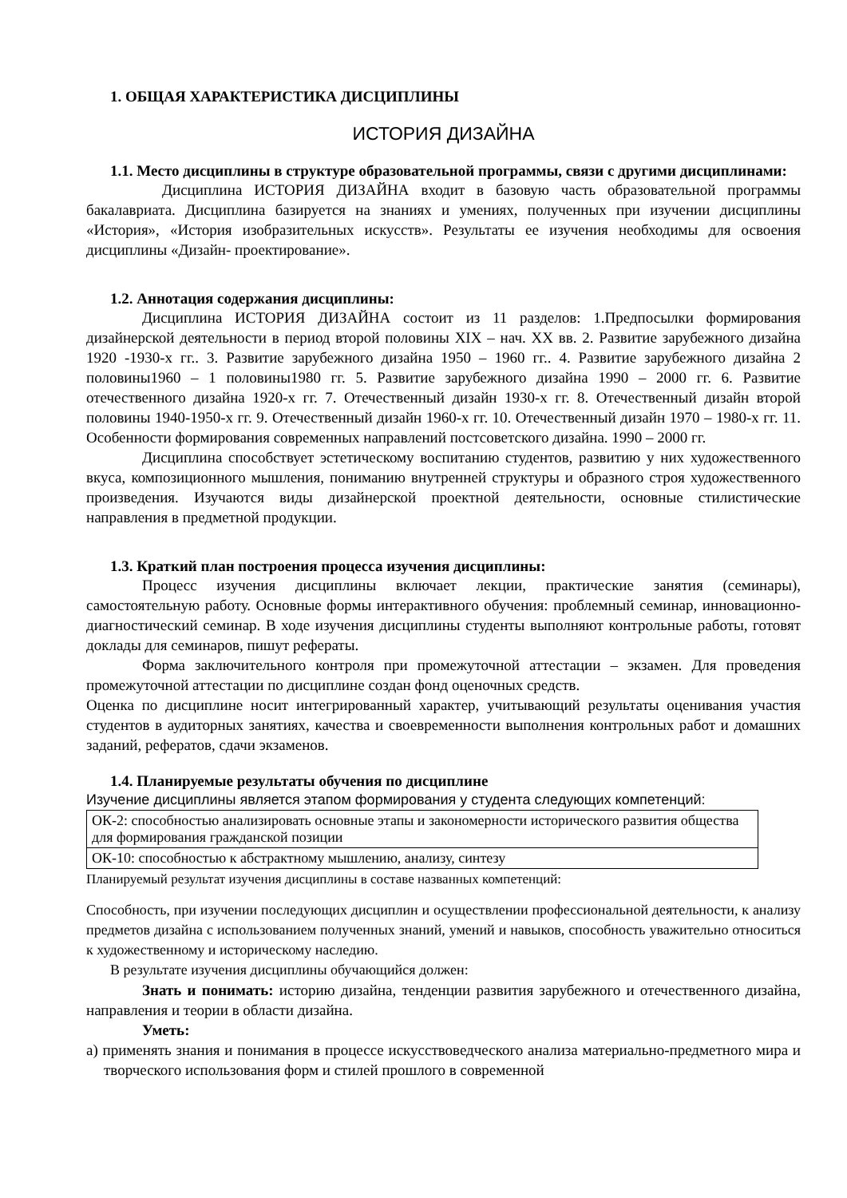1. ОБЩАЯ ХАРАКТЕРИСТИКА ДИСЦИПЛИНЫ
ИСТОРИЯ ДИЗАЙНА
1.1. Место дисциплины в структуре образовательной программы, связи с другими дисциплинами:
Дисциплина ИСТОРИЯ ДИЗАЙНА входит в базовую часть образовательной программы бакалавриата. Дисциплина базируется на знаниях и умениях, полученных при изучении дисциплины «История», «История изобразительных искусств». Результаты ее изучения необходимы для освоения дисциплины «Дизайн- проектирование».
1.2. Аннотация содержания дисциплины:
Дисциплина ИСТОРИЯ ДИЗАЙНА состоит из 11 разделов: 1.Предпосылки формирования дизайнерской деятельности в период второй половины XIX – нач. XX вв. 2. Развитие зарубежного дизайна 1920 -1930-х гг.. 3. Развитие зарубежного дизайна 1950 – 1960 гг.. 4. Развитие зарубежного дизайна 2 половины1960 – 1 половины1980 гг. 5. Развитие зарубежного дизайна 1990 – 2000 гг. 6. Развитие отечественного дизайна 1920-х гг. 7. Отечественный дизайн 1930-х гг. 8. Отечественный дизайн второй половины 1940-1950-х гг. 9. Отечественный дизайн 1960-х гг. 10. Отечественный дизайн 1970 – 1980-х гг. 11. Особенности формирования современных направлений постсоветского дизайна. 1990 – 2000 гг.
Дисциплина способствует эстетическому воспитанию студентов, развитию у них художественного вкуса, композиционного мышления, пониманию внутренней структуры и образного строя художественного произведения. Изучаются виды дизайнерской проектной деятельности, основные стилистические направления в предметной продукции.
1.3. Краткий план построения процесса изучения дисциплины:
Процесс изучения дисциплины включает лекции, практические занятия (семинары), самостоятельную работу. Основные формы интерактивного обучения: проблемный семинар, инновационно-диагностический семинар. В ходе изучения дисциплины студенты выполняют контрольные работы, готовят доклады для семинаров, пишут рефераты.
Форма заключительного контроля при промежуточной аттестации – экзамен. Для проведения промежуточной аттестации по дисциплине создан фонд оценочных средств.
Оценка по дисциплине носит интегрированный характер, учитывающий результаты оценивания участия студентов в аудиторных занятиях, качества и своевременности выполнения контрольных работ и домашних заданий, рефератов, сдачи экзаменов.
1.4. Планируемые результаты обучения по дисциплине
Изучение дисциплины является этапом формирования у студента следующих компетенций:
| ОК-2: способностью анализировать основные этапы и закономерности исторического развития общества для формирования гражданской позиции |
| ОК-10: способностью к абстрактному мышлению, анализу, синтезу |
Планируемый результат изучения дисциплины в составе названных компетенций:
Способность, при изучении последующих дисциплин и осуществлении профессиональной деятельности, к анализу предметов дизайна с использованием полученных знаний, умений и навыков, способность уважительно относиться к художественному и историческому наследию.
В результате изучения дисциплины обучающийся должен:
Знать и понимать: историю дизайна, тенденции развития зарубежного и отечественного дизайна, направления и теории в области дизайна.
Уметь:
а) применять знания и понимания в процессе искусствоведческого анализа материально-предметного мира и творческого использования форм и стилей прошлого в современной